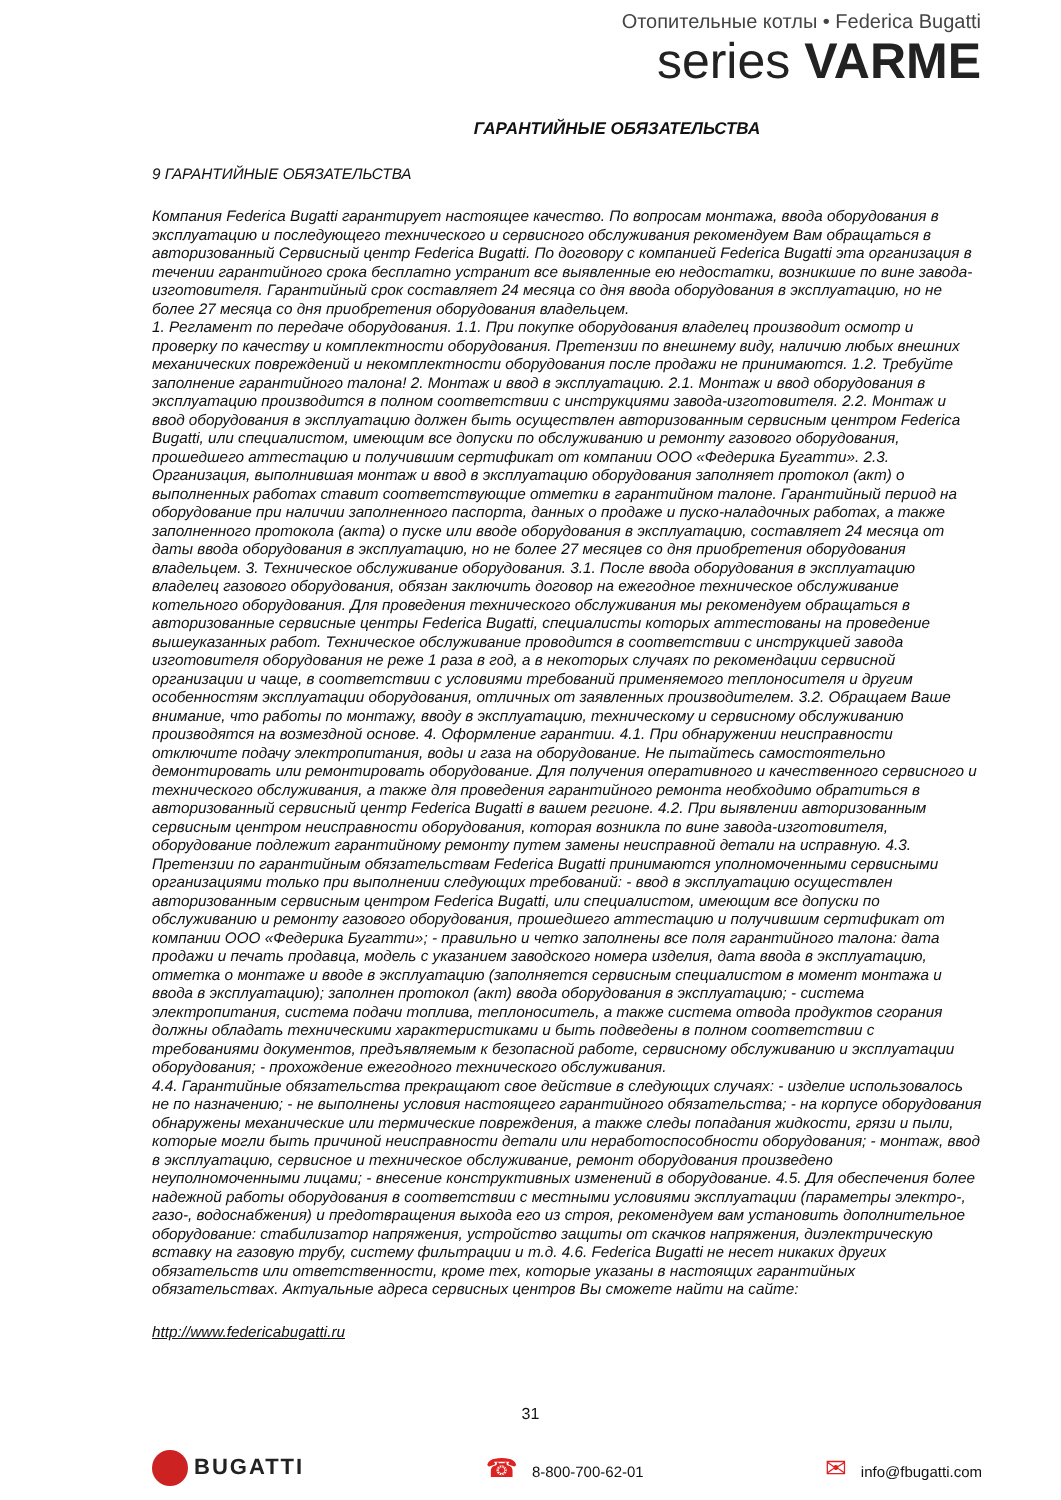Отопительные котлы • Federica Bugatti
series VARME
ГАРАНТИЙНЫЕ ОБЯЗАТЕЛЬСТВА
9 ГАРАНТИЙНЫЕ ОБЯЗАТЕЛЬСТВА
Компания Federica Bugatti гарантирует настоящее качество. По вопросам монтажа, ввода оборудования в эксплуатацию и последующего технического и сервисного обслуживания рекомендуем Вам обращаться в авторизованный Сервисный центр Federica Bugatti. По договору с компанией Federica Bugatti эта организация в течении гарантийного срока бесплатно устранит все выявленные ею недостатки, возникшие по вине завода-изготовителя. Гарантийный срок составляет 24 месяца со дня ввода оборудования в эксплуатацию, но не более 27 месяца со дня приобретения оборудования владельцем.
1. Регламент по передаче оборудования. 1.1. При покупке оборудования владелец производит осмотр и проверку по качеству и комплектности оборудования. Претензии по внешнему виду, наличию любых внешних механических повреждений и некомплектности оборудования после продажи не принимаются. 1.2. Требуйте заполнение гарантийного талона! 2. Монтаж и ввод в эксплуатацию. 2.1. Монтаж и ввод оборудования в эксплуатацию производится в полном соответствии с инструкциями завода-изготовителя. 2.2. Монтаж и ввод оборудования в эксплуатацию должен быть осуществлен авторизованным сервисным центром Federica Bugatti, или специалистом, имеющим все допуски по обслуживанию и ремонту газового оборудования, прошедшего аттестацию и получившим сертификат от компании ООО «Федерика Бугатти». 2.3. Организация, выполнившая монтаж и ввод в эксплуатацию оборудования заполняет протокол (акт) о выполненных работах ставит соответствующие отметки в гарантийном талоне. Гарантийный период на оборудование при наличии заполненного паспорта, данных о продаже и пуско-наладочных работах, а также заполненного протокола (акта) о пуске или вводе оборудования в эксплуатацию, составляет 24 месяца от даты ввода оборудования в эксплуатацию, но не более 27 месяцев со дня приобретения оборудования владельцем. 3. Техническое обслуживание оборудования. 3.1. После ввода оборудования в эксплуатацию владелец газового оборудования, обязан заключить договор на ежегодное техническое обслуживание котельного оборудования. Для проведения технического обслуживания мы рекомендуем обращаться в авторизованные сервисные центры Federica Bugatti, специалисты которых аттестованы на проведение вышеуказанных работ. Техническое обслуживание проводится в соответствии с инструкцией завода изготовителя оборудования не реже 1 раза в год, а в некоторых случаях по рекомендации сервисной организации и чаще, в соответствии с условиями требований применяемого теплоносителя и другим особенностям эксплуатации оборудования, отличных от заявленных производителем. 3.2. Обращаем Ваше внимание, что работы по монтажу, вводу в эксплуатацию, техническому и сервисному обслуживанию производятся на возмездной основе. 4. Оформление гарантии. 4.1. При обнаружении неисправности отключите подачу электропитания, воды и газа на оборудование. Не пытайтесь самостоятельно демонтировать или ремонтировать оборудование. Для получения оперативного и качественного сервисного и технического обслуживания, а также для проведения гарантийного ремонта необходимо обратиться в авторизованный сервисный центр Federica Bugatti в вашем регионе. 4.2. При выявлении авторизованным сервисным центром неисправности оборудования, которая возникла по вине завода-изготовителя, оборудование подлежит гарантийному ремонту путем замены неисправной детали на исправную. 4.3. Претензии по гарантийным обязательствам Federica Bugatti принимаются уполномоченными сервисными организациями только при выполнении следующих требований: - ввод в эксплуатацию осуществлен авторизованным сервисным центром Federica Bugatti, или специалистом, имеющим все допуски по обслуживанию и ремонту газового оборудования, прошедшего аттестацию и получившим сертификат от компании ООО «Федерика Бугатти»; - правильно и четко заполнены все поля гарантийного талона: дата продажи и печать продавца, модель с указанием заводского номера изделия, дата ввода в эксплуатацию, отметка о монтаже и вводе в эксплуатацию (заполняется сервисным специалистом в момент монтажа и ввода в эксплуатацию); заполнен протокол (акт) ввода оборудования в эксплуатацию; - система электропитания, система подачи топлива, теплоноситель, а также система отвода продуктов сгорания должны обладать техническими характеристиками и быть подведены в полном соответствии с требованиями документов, предъявляемым к безопасной работе, сервисному обслуживанию и эксплуатации оборудования; - прохождение ежегодного технического обслуживания.
4.4. Гарантийные обязательства прекращают свое действие в следующих случаях: - изделие использовалось не по назначению; - не выполнены условия настоящего гарантийного обязательства; - на корпусе оборудования обнаружены механические или термические повреждения, а также следы попадания жидкости, грязи и пыли, которые могли быть причиной неисправности детали или неработоспособности оборудования; - монтаж, ввод в эксплуатацию, сервисное и техническое обслуживание, ремонт оборудования произведено неуполномоченными лицами; - внесение конструктивных изменений в оборудование. 4.5. Для обеспечения более надежной работы оборудования в соответствии с местными условиями эксплуатации (параметры электро-, газо-, водоснабжения) и предотвращения выхода его из строя, рекомендуем вам установить дополнительное оборудование: стабилизатор напряжения, устройство защиты от скачков напряжения, диэлектрическую вставку на газовую трубу, систему фильтрации и т.д. 4.6. Federica Bugatti не несет никаких других обязательств или ответственности, кроме тех, которые указаны в настоящих гарантийных обязательствах. Актуальные адреса сервисных центров Вы сможете найти на сайте:
http://www.federicabugatti.ru
31
BUGATTI
☎ 8-800-700-62-01
✉ info@fbugatti.com